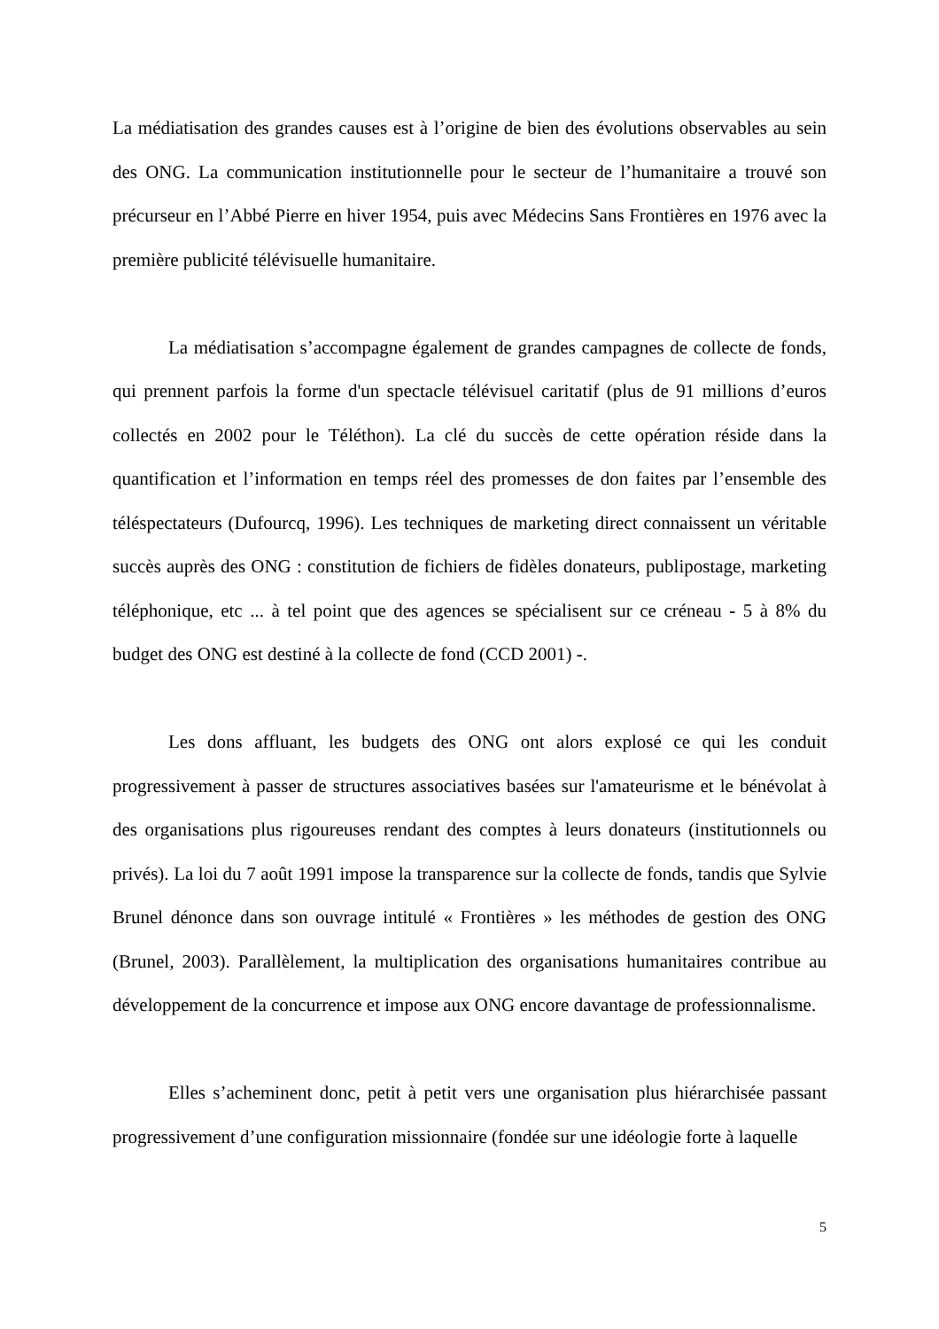La médiatisation des grandes causes est à l’origine de bien des évolutions observables au sein des ONG. La communication institutionnelle pour le secteur de l’humanitaire a trouvé son précurseur en l’Abbé Pierre en hiver 1954, puis avec Médecins Sans Frontières en 1976 avec la première publicité télévisuelle humanitaire.
La médiatisation s’accompagne également de grandes campagnes de collecte de fonds, qui prennent parfois la forme d'un spectacle télévisuel caritatif (plus de 91 millions d’euros collectés en 2002 pour le Téléthon). La clé du succès de cette opération réside dans la quantification et l’information en temps réel des promesses de don faites par l’ensemble des téléspectateurs (Dufourcq, 1996). Les techniques de marketing direct connaissent un véritable succès auprès des ONG : constitution de fichiers de fidèles donateurs, publipostage, marketing téléphonique, etc ... à tel point que des agences se spécialisent sur ce créneau - 5 à 8% du budget des ONG est destiné à la collecte de fond (CCD 2001) -.
Les dons affluant, les budgets des ONG ont alors explosé ce qui les conduit progressivement à passer de structures associatives basées sur l'amateurisme et le bénévolat à des organisations plus rigoureuses rendant des comptes à leurs donateurs (institutionnels ou privés). La loi du 7 août 1991 impose la transparence sur la collecte de fonds, tandis que Sylvie Brunel dénonce dans son ouvrage intitulé « Frontières » les méthodes de gestion des ONG (Brunel, 2003). Parallèlement, la multiplication des organisations humanitaires contribue au développement de la concurrence et impose aux ONG encore davantage de professionnalisme.
Elles s’acheminent donc, petit à petit vers une organisation plus hiérarchisée passant progressivement d’une configuration missionnaire (fondée sur une idéologie forte à laquelle
5